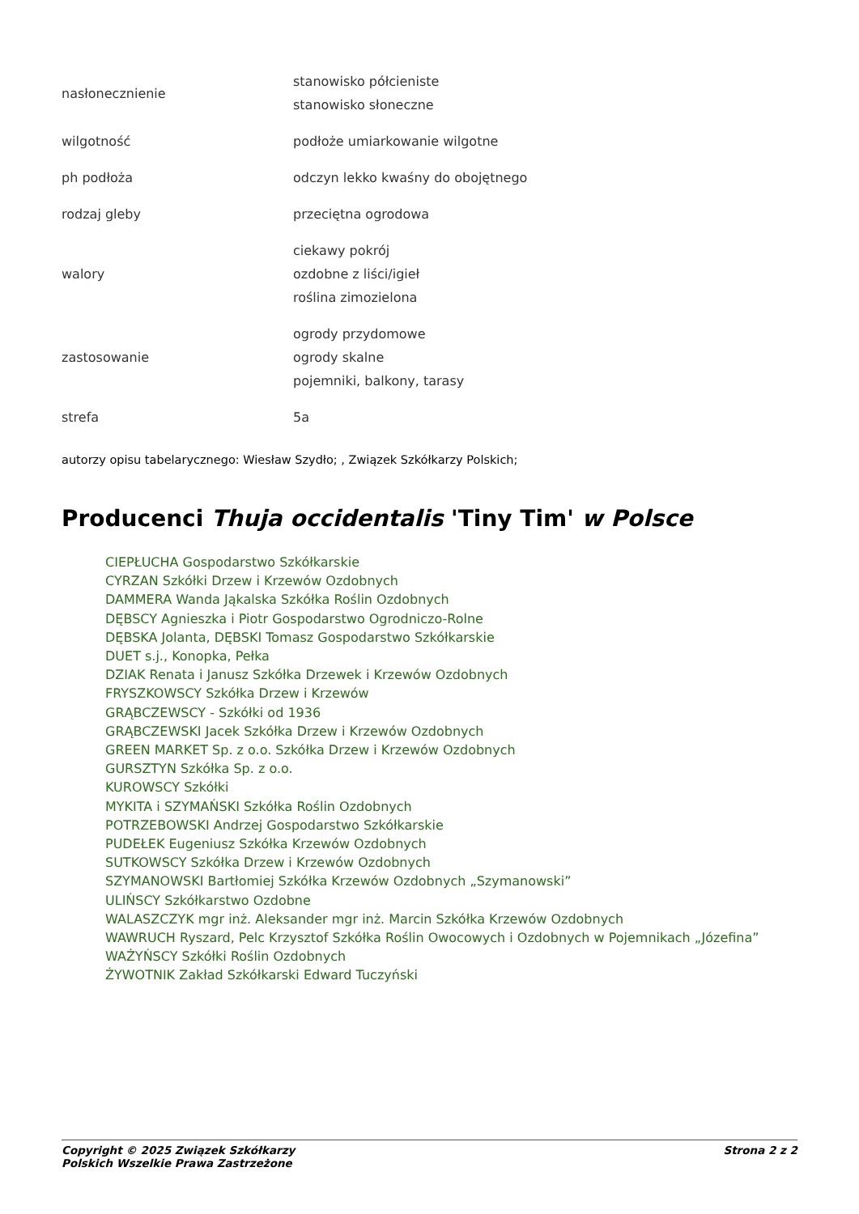| nasłonecznienie | stanowisko półcieniste stanowisko słoneczne |
| wilgotność | podłoże umiarkowanie wilgotne |
| ph podłoża | odczyn lekko kwaśny do obojętnego |
| rodzaj gleby | przeciętna ogrodowa |
| walory | ciekawy pokrój ozdobne z liści/igieł roślina zimozielona |
| zastosowanie | ogrody przydomowe ogrody skalne pojemniki, balkony, tarasy |
| strefa | 5a |
autorzy opisu tabelarycznego: Wiesław Szydło; , Związek Szkółkarzy Polskich;
Producenci Thuja occidentalis 'Tiny Tim' w Polsce
CIEPŁUCHA Gospodarstwo Szkółkarskie
CYRZAN Szkółki Drzew i Krzewów Ozdobnych
DAMMERA Wanda Jąkalska Szkółka Roślin Ozdobnych
DĘBSCY Agnieszka i Piotr Gospodarstwo Ogrodniczo-Rolne
DĘBSKA Jolanta, DĘBSKI Tomasz Gospodarstwo Szkółkarskie
DUET s.j., Konopka, Pełka
DZIAK Renata i Janusz Szkółka Drzewek i Krzewów Ozdobnych
FRYSZKOWSCY Szkółka Drzew i Krzewów
GRĄBCZEWSCY - Szkółki od 1936
GRĄBCZEWSKI Jacek Szkółka Drzew i Krzewów Ozdobnych
GREEN MARKET Sp. z o.o. Szkółka Drzew i Krzewów Ozdobnych
GURSZTYN Szkółka Sp. z o.o.
KUROWSCY Szkółki
MYKITA i SZYMAŃSKI Szkółka Roślin Ozdobnych
POTRZEBOWSKI Andrzej Gospodarstwo Szkółkarskie
PUDEŁEK Eugeniusz Szkółka Krzewów Ozdobnych
SUTKOWSCY Szkółka Drzew i Krzewów Ozdobnych
SZYMANOWSKI Bartłomiej Szkółka Krzewów Ozdobnych „Szymanowski”
ULIŃSCY Szkółkarstwo Ozdobne
WALASZCZYK mgr inż. Aleksander mgr inż. Marcin Szkółka Krzewów Ozdobnych
WAWRUCH Ryszard, Pelc Krzysztof Szkółka Roślin Owocowych i Ozdobnych w Pojemnikach „Józefina”
WAŻYŃSCY Szkółki Roślin Ozdobnych
ŻYWOTNIK Zakład Szkółkarski Edward Tuczyński
Copyright © 2025 Związek Szkółkarzy
Polskich Wszelkie Prawa Zastrzeżone
Strona 2 z 2